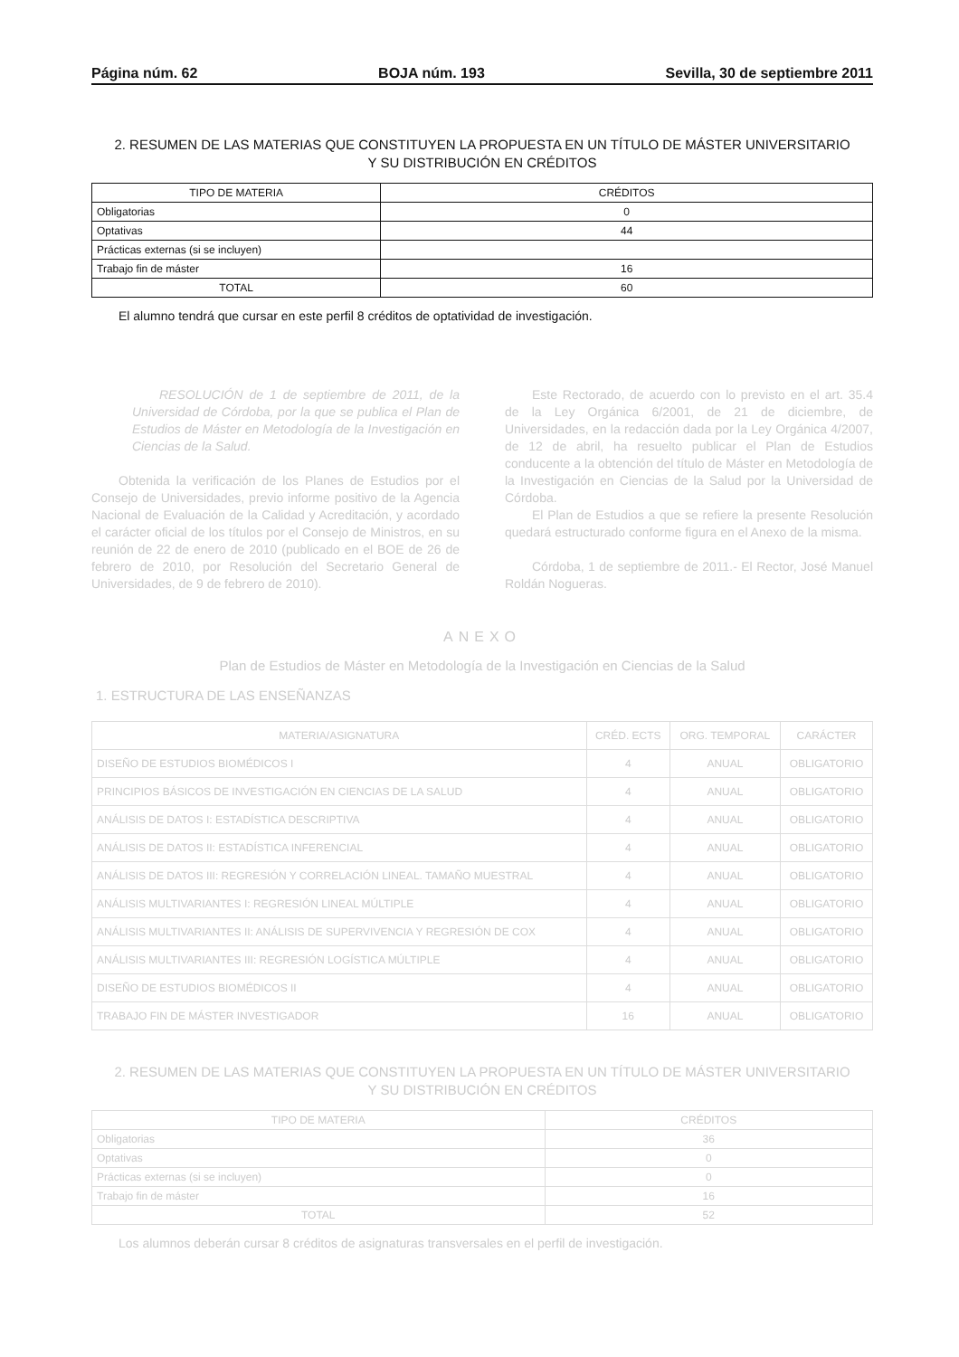Página núm. 62 BOJA núm. 193 Sevilla, 30 de septiembre 2011
2. RESUMEN DE LAS MATERIAS QUE CONSTITUYEN LA PROPUESTA EN UN TÍTULO DE MÁSTER UNIVERSITARIO
Y SU DISTRIBUCIÓN EN CRÉDITOS
| TIPO DE MATERIA | CRÉDITOS |
| --- | --- |
| Obligatorias | 0 |
| Optativas | 44 |
| Prácticas externas (si se incluyen) | |
| Trabajo fin de máster | 16 |
| TOTAL | 60 |
El alumno tendrá que cursar en este perfil 8 créditos de optatividad de investigación.
RESOLUCIÓN de 1 de septiembre de 2011, de la Universidad de Córdoba, por la que se publica el Plan de Estudios de Máster en Metodología de la Investigación en Ciencias de la Salud.
Obtenida la verificación de los Planes de Estudios por el Consejo de Universidades, previo informe positivo de la Agencia Nacional de Evaluación de la Calidad y Acreditación, y acordado el carácter oficial de los títulos por el Consejo de Ministros, en su reunión de 22 de enero de 2010 (publicado en el BOE de 26 de febrero de 2010, por Resolución del Secretario General de Universidades, de 9 de febrero de 2010).
Este Rectorado, de acuerdo con lo previsto en el art. 35.4 de la Ley Orgánica 6/2001, de 21 de diciembre, de Universidades, en la redacción dada por la Ley Orgánica 4/2007, de 12 de abril, ha resuelto publicar el Plan de Estudios conducente a la obtención del título de Máster en Metodología de la Investigación en Ciencias de la Salud por la Universidad de Córdoba.
El Plan de Estudios a que se refiere la presente Resolución quedará estructurado conforme figura en el Anexo de la misma.
Córdoba, 1 de septiembre de 2011.- El Rector, José Manuel Roldán Nogueras.
ANEXO
Plan de Estudios de Máster en Metodología de la Investigación en Ciencias de la Salud
1. ESTRUCTURA DE LAS ENSEÑANZAS
| MATERIA/ASIGNATURA | CRÉD. ECTS | ORG. TEMPORAL | CARÁCTER |
| --- | --- | --- | --- |
| DISEÑO DE ESTUDIOS BIOMÉDICOS I | 4 | ANUAL | OBLIGATORIO |
| PRINCIPIOS BÁSICOS DE INVESTIGACIÓN EN CIENCIAS DE LA SALUD | 4 | ANUAL | OBLIGATORIO |
| ANÁLISIS DE DATOS I: ESTADÍSTICA DESCRIPTIVA | 4 | ANUAL | OBLIGATORIO |
| ANÁLISIS DE DATOS II: ESTADÍSTICA INFERENCIAL | 4 | ANUAL | OBLIGATORIO |
| ANÁLISIS DE DATOS III: REGRESIÓN Y CORRELACIÓN LINEAL. TAMAÑO MUESTRAL | 4 | ANUAL | OBLIGATORIO |
| ANÁLISIS MULTIVARIANTES I: REGRESIÓN LINEAL MÚLTIPLE | 4 | ANUAL | OBLIGATORIO |
| ANÁLISIS MULTIVARIANTES II: ANÁLISIS DE SUPERVIVENCIA Y REGRESIÓN DE COX | 4 | ANUAL | OBLIGATORIO |
| ANÁLISIS MULTIVARIANTES III: REGRESIÓN LOGÍSTICA MÚLTIPLE | 4 | ANUAL | OBLIGATORIO |
| DISEÑO DE ESTUDIOS BIOMÉDICOS II | 4 | ANUAL | OBLIGATORIO |
| TRABAJO FIN DE MÁSTER INVESTIGADOR | 16 | ANUAL | OBLIGATORIO |
2. RESUMEN DE LAS MATERIAS QUE CONSTITUYEN LA PROPUESTA EN UN TÍTULO DE MÁSTER UNIVERSITARIO
Y SU DISTRIBUCIÓN EN CRÉDITOS
| TIPO DE MATERIA | CRÉDITOS |
| --- | --- |
| Obligatorias | 36 |
| Optativas | 0 |
| Prácticas externas (si se incluyen) | 0 |
| Trabajo fin de máster | 16 |
| TOTAL | 52 |
Los alumnos deberán cursar 8 créditos de asignaturas transversales en el perfil de investigación.